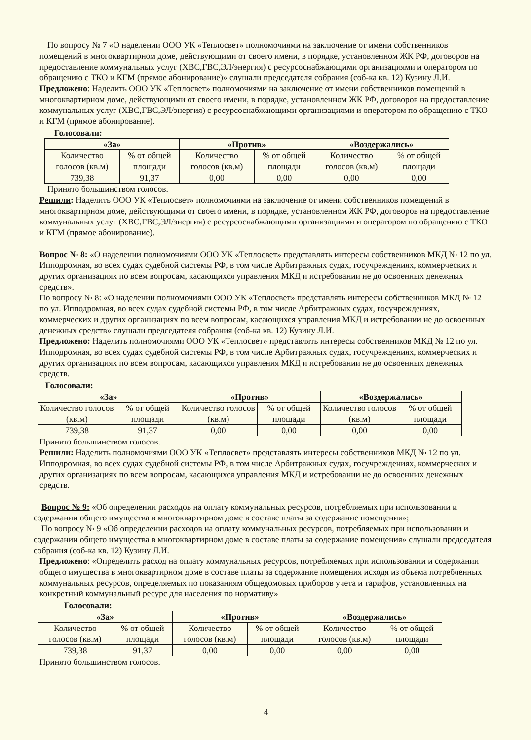По вопросу № 7 «О наделении ООО УК «Теплосвет» полномочиями на заключение от имени собственников помещений в многоквартирном доме, действующими от своего имени, в порядке, установленном ЖК РФ, договоров на предоставление коммунальных услуг (ХВС,ГВС,ЭЛ/энергия) с ресурсоснабжающими организациями и оператором по обращению с ТКО и КГМ (прямое абонирование)» слушали председателя собрания (соб-ка кв. 12) Кузину Л.И.
Предложено: Наделить ООО УК «Теплосвет» полномочиями на заключение от имени собственников помещений в многоквартирном доме, действующими от своего имени, в порядке, установленном ЖК РФ, договоров на предоставление коммунальных услуг (ХВС,ГВС,ЭЛ/энергия) с ресурсоснабжающими организациями и оператором по обращению с ТКО и КГМ (прямое абонирование).
Голосовали:
| «За» | | «Против» | | «Воздержались» | |
| --- | --- | --- | --- | --- | --- |
| Количество голосов (кв.м) | % от общей площади | Количество голосов (кв.м) | % от общей площади | Количество голосов (кв.м) | % от общей площади |
| 739,38 | 91,37 | 0,00 | 0,00 | 0,00 | 0,00 |
Принято большинством голосов.
Решили: Наделить ООО УК «Теплосвет» полномочиями на заключение от имени собственников помещений в многоквартирном доме, действующими от своего имени, в порядке, установленном ЖК РФ, договоров на предоставление коммунальных услуг (ХВС,ГВС,ЭЛ/энергия) с ресурсоснабжающими организациями и оператором по обращению с ТКО и КГМ (прямое абонирование).
Вопрос № 8: «О наделении полномочиями ООО УК «Теплосвет» представлять интересы собственников МКД № 12 по ул. Ипподромная, во всех судах судебной системы РФ, в том числе Арбитражных судах, госучреждениях, коммерческих и других организациях по всем вопросам, касающихся управления МКД и истребовании не до освоенных денежных средств».
По вопросу № 8: «О наделении полномочиями ООО УК «Теплосвет» представлять интересы собственников МКД № 12 по ул. Ипподромная, во всех судах судебной системы РФ, в том числе Арбитражных судах, госучреждениях, коммерческих и других организациях по всем вопросам, касающихся управления МКД и истребовании не до освоенных денежных средств» слушали председателя собрания (соб-ка кв. 12) Кузину Л.И.
Предложено: Наделить полномочиями ООО УК «Теплосвет» представлять интересы собственников МКД № 12 по ул. Ипподромная, во всех судах судебной системы РФ, в том числе Арбитражных судах, госучреждениях, коммерческих и других организациях по всем вопросам, касающихся управления МКД и истребовании не до освоенных денежных средств.
Голосовали:
| «За» | | «Против» | | «Воздержались» | |
| --- | --- | --- | --- | --- | --- |
| Количество голосов (кв.м) | % от общей площади | Количество голосов (кв.м) | % от общей площади | Количество голосов (кв.м) | % от общей площади |
| 739,38 | 91,37 | 0,00 | 0,00 | 0,00 | 0,00 |
Принято большинством голосов.
Решили: Наделить полномочиями ООО УК «Теплосвет» представлять интересы собственников МКД № 12 по ул. Ипподромная, во всех судах судебной системы РФ, в том числе Арбитражных судах, госучреждениях, коммерческих и других организациях по всем вопросам, касающихся управления МКД и истребовании не до освоенных денежных средств.
Вопрос № 9: «Об определении расходов на оплату коммунальных ресурсов, потребляемых при использовании и содержании общего имущества в многоквартирном доме в составе платы за содержание помещения»;
По вопросу № 9 «Об определении расходов на оплату коммунальных ресурсов, потребляемых при использовании и содержании общего имущества в многоквартирном доме в составе платы за содержание помещения» слушали председателя собрания (соб-ка кв. 12) Кузину Л.И.
Предложено: «Определить расход на оплату коммунальных ресурсов, потребляемых при использовании и содержании общего имущества в многоквартирном доме в составе платы за содержание помещения исходя из объема потребленных коммунальных ресурсов, определяемых по показаниям общедомовых приборов учета и тарифов, установленных на конкретный коммунальный ресурс для населения по нормативу»
Голосовали:
| «За» | | «Против» | | «Воздержались» | |
| --- | --- | --- | --- | --- | --- |
| Количество голосов (кв.м) | % от общей площади | Количество голосов (кв.м) | % от общей площади | Количество голосов (кв.м) | % от общей площади |
| 739,38 | 91,37 | 0,00 | 0,00 | 0,00 | 0,00 |
Принято большинством голосов.
4